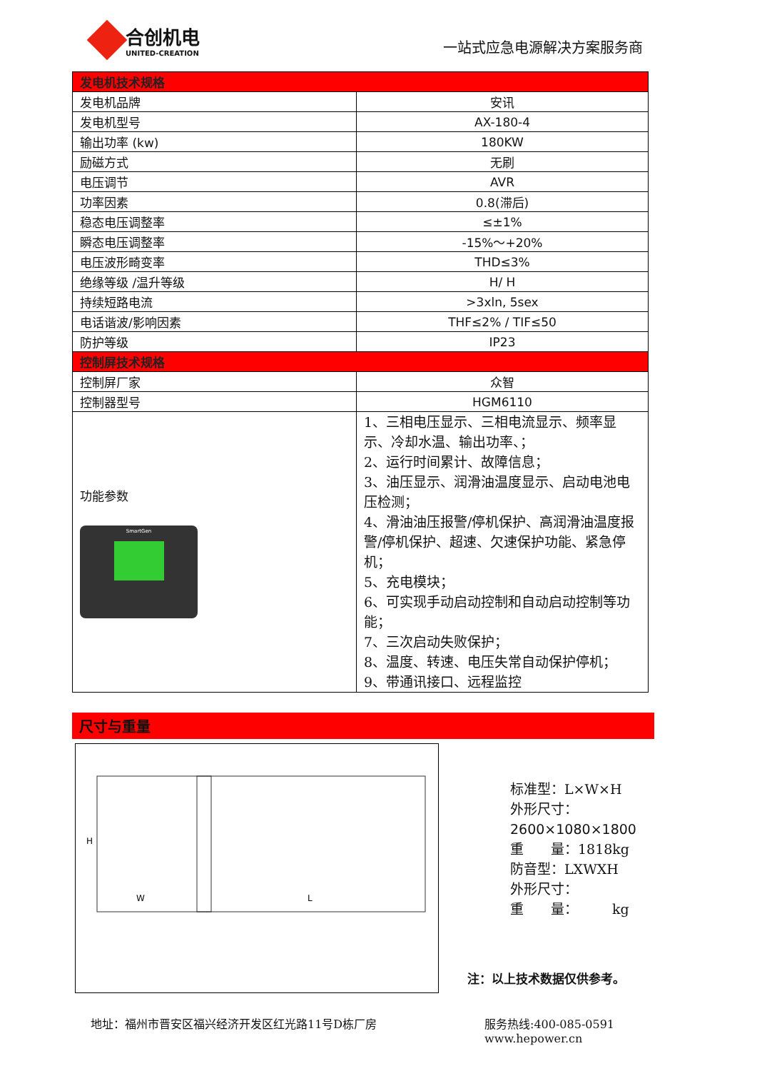合创机电
UNITED-CREATION
一站式应急电源解决方案服务商
| 发电机技术规格 | |
| 发电机品牌 | 安讯 |
| 发电机型号 | AX-180-4 |
| 输出功率 (kw) | 180KW |
| 励磁方式 | 无刷 |
| 电压调节 | AVR |
| 功率因素 | 0.8(滞后) |
| 稳态电压调整率 | ≤±1% |
| 瞬态电压调整率 | -15%～+20% |
| 电压波形畸变率 | THD≤3% |
| 绝缘等级 /温升等级 | H/ H |
| 持续短路电流 | >3xln, 5sex |
| 电话谐波/影响因素 | THF≤2% / TIF≤50 |
| 防护等级 | IP23 |
| 控制屏技术规格 | |
| 控制屏厂家 | 众智 |
| 控制器型号 | HGM6110 |
| 功能参数 SmartGen | 1、三相电压显示、三相电流显示、频率显示、冷却水温、输出功率、； 2、运行时间累计、故障信息； 3、油压显示、润滑油温度显示、启动电池电压检测； 4、滑油油压报警/停机保护、高润滑油温度报警/停机保护、超速、欠速保护功能、紧急停机； 5、充电模块； 6、可实现手动启动控制和自动启动控制等功能； 7、三次启动失败保护； 8、温度、转速、电压失常自动保护停机； 9、带通讯接口、远程监控 |
尺寸与重量
H
W
L
标准型：L×W×H
外形尺寸：
2600×1080×1800
重　　量：1818kg
防音型：LXWXH
外形尺寸：
重　　量：　　　kg
注：以上技术数据仅供参考。
地址：福州市晋安区福兴经济开发区红光路11号D栋厂房
服务热线:400-085-0591
www.hepower.cn